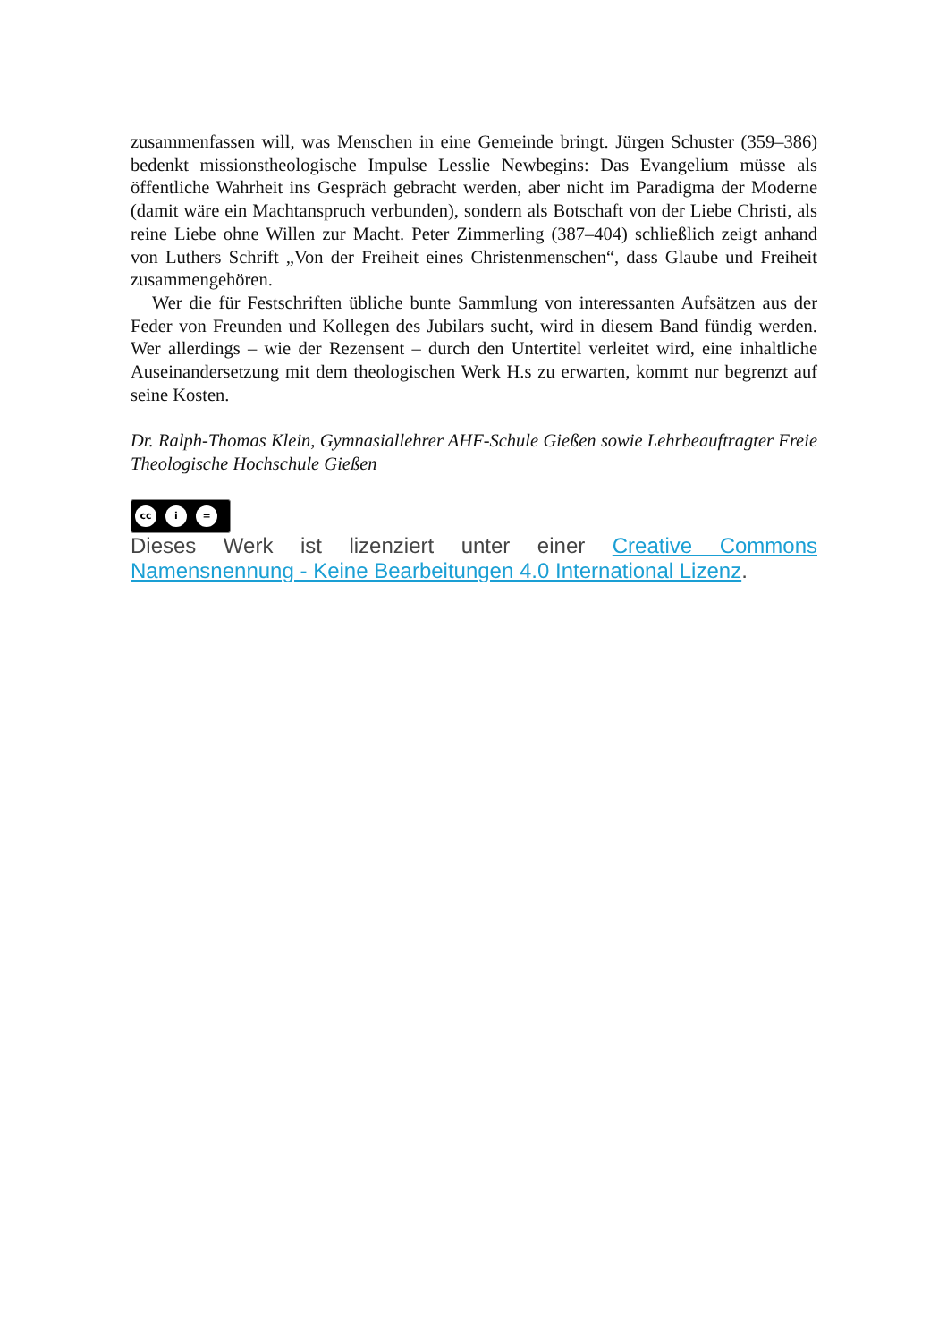zusammenfassen will, was Menschen in eine Gemeinde bringt. Jürgen Schuster (359–386) bedenkt missionstheologische Impulse Lesslie Newbegins: Das Evangelium müsse als öffentliche Wahrheit ins Gespräch gebracht werden, aber nicht im Paradigma der Moderne (damit wäre ein Machtanspruch verbunden), sondern als Botschaft von der Liebe Christi, als reine Liebe ohne Willen zur Macht. Peter Zimmerling (387–404) schließlich zeigt anhand von Luthers Schrift „Von der Freiheit eines Christenmenschen“, dass Glaube und Freiheit zusammengehören.
Wer die für Festschriften übliche bunte Sammlung von interessanten Aufsätzen aus der Feder von Freunden und Kollegen des Jubilars sucht, wird in diesem Band fündig werden. Wer allerdings – wie der Rezensent – durch den Untertitel verleitet wird, eine inhaltliche Auseinandersetzung mit dem theologischen Werk H.s zu erwarten, kommt nur begrenzt auf seine Kosten.
Dr. Ralph-Thomas Klein, Gymnasiallehrer AHF-Schule Gießen sowie Lehrbeauftragter Freie Theologische Hochschule Gießen
cc i =
Dieses Werk ist lizenziert unter einer Creative Commons Namensnennung - Keine Bearbeitungen 4.0 International Lizenz.